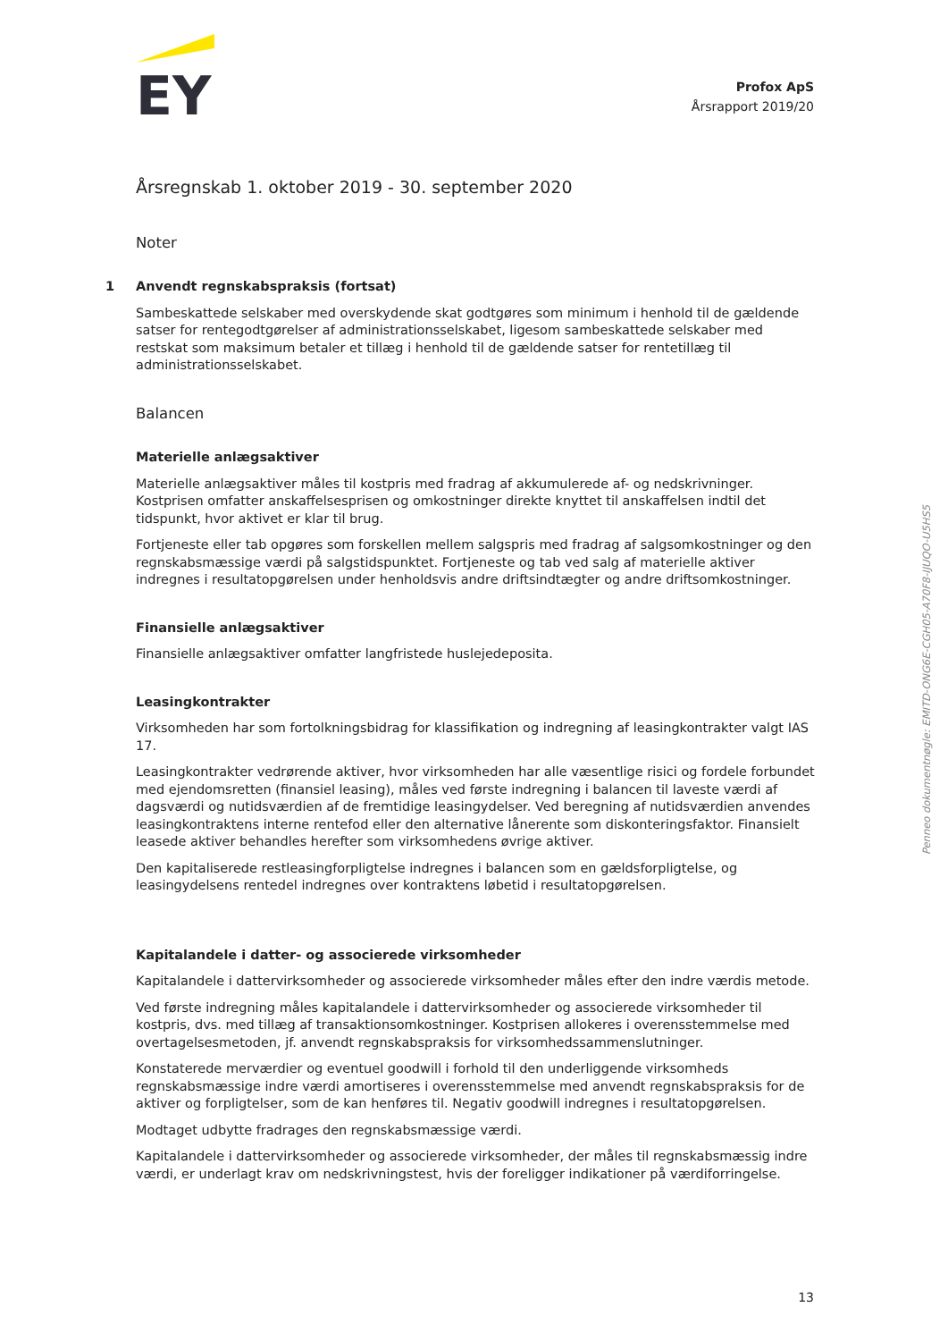EY
Profox ApS
Årsrapport 2019/20
Årsregnskab 1. oktober 2019 - 30. september 2020
Noter
1 Anvendt regnskabspraksis (fortsat)
Sambeskattede selskaber med overskydende skat godtgøres som minimum i henhold til de gældende satser for rentegodtgørelser af administrationsselskabet, ligesom sambeskattede selskaber med restskat som maksimum betaler et tillæg i henhold til de gældende satser for rentetillæg til administrationsselskabet.
Balancen
Materielle anlægsaktiver
Materielle anlægsaktiver måles til kostpris med fradrag af akkumulerede af- og nedskrivninger. Kostprisen omfatter anskaffelsesprisen og omkostninger direkte knyttet til anskaffelsen indtil det tidspunkt, hvor aktivet er klar til brug.
Fortjeneste eller tab opgøres som forskellen mellem salgspris med fradrag af salgsomkostninger og den regnskabsmæssige værdi på salgstidspunktet. Fortjeneste og tab ved salg af materielle aktiver indregnes i resultatopgørelsen under henholdsvis andre driftsindtægter og andre driftsomkostninger.
Finansielle anlægsaktiver
Finansielle anlægsaktiver omfatter langfristede huslejedeposita.
Leasingkontrakter
Virksomheden har som fortolkningsbidrag for klassifikation og indregning af leasingkontrakter valgt IAS 17.
Leasingkontrakter vedrørende aktiver, hvor virksomheden har alle væsentlige risici og fordele forbundet med ejendomsretten (finansiel leasing), måles ved første indregning i balancen til laveste værdi af dagsværdi og nutidsværdien af de fremtidige leasingydelser. Ved beregning af nutidsværdien anvendes leasingkontraktens interne rentefod eller den alternative lånerente som diskonteringsfaktor. Finansielt leasede aktiver behandles herefter som virksomhedens øvrige aktiver.
Den kapitaliserede restleasingforpligtelse indregnes i balancen som en gældsforpligtelse, og leasingydelsens rentedel indregnes over kontraktens løbetid i resultatopgørelsen.
Kapitalandele i datter- og associerede virksomheder
Kapitalandele i dattervirksomheder og associerede virksomheder måles efter den indre værdis metode.
Ved første indregning måles kapitalandele i dattervirksomheder og associerede virksomheder til kostpris, dvs. med tillæg af transaktionsomkostninger. Kostprisen allokeres i overensstemmelse med overtagelsesmetoden, jf. anvendt regnskabspraksis for virksomhedssammenslutninger.
Konstaterede merværdier og eventuel goodwill i forhold til den underliggende virksomheds regnskabsmæssige indre værdi amortiseres i overensstemmelse med anvendt regnskabspraksis for de aktiver og forpligtelser, som de kan henføres til. Negativ goodwill indregnes i resultatopgørelsen.
Modtaget udbytte fradrages den regnskabsmæssige værdi.
Kapitalandele i dattervirksomheder og associerede virksomheder, der måles til regnskabsmæssig indre værdi, er underlagt krav om nedskrivningstest, hvis der foreligger indikationer på værdiforringelse.
Penneo dokumentnøgle: EMITD-ONG6E-CGH05-A70F8-IJUQO-U5HS5
13